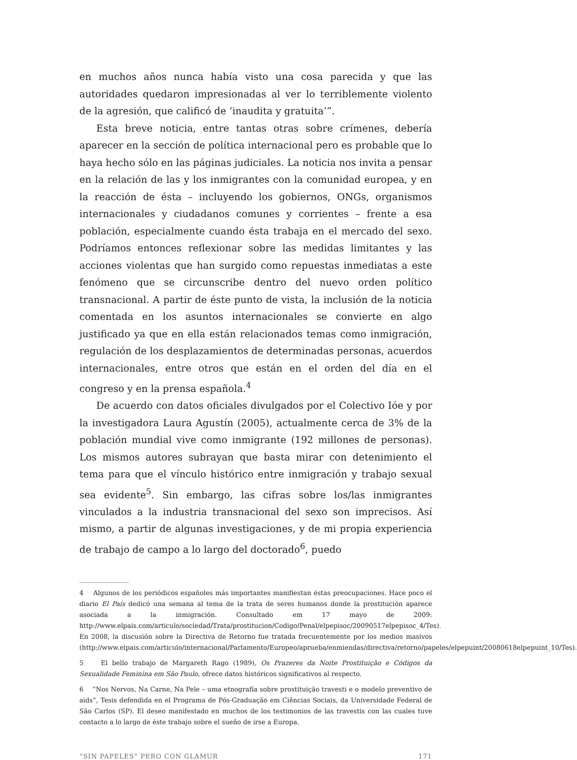en muchos años nunca había visto una cosa parecida y que las autoridades quedaron impresionadas al ver lo terriblemente violento de la agresión, que calificó de ‘inaudita y gratuita’”.
Esta breve noticia, entre tantas otras sobre crímenes, debería aparecer en la sección de política internacional pero es probable que lo haya hecho sólo en las páginas judiciales. La noticia nos invita a pensar en la relación de las y los inmigrantes con la comunidad europea, y en la reacción de ésta – incluyendo los gobiernos, ONGs, organismos internacionales y ciudadanos comunes y corrientes – frente a esa población, especialmente cuando ésta trabaja en el mercado del sexo. Podríamos entonces reflexionar sobre las medidas limitantes y las acciones violentas que han surgido como repuestas inmediatas a este fenómeno que se circunscribe dentro del nuevo orden político transnacional. A partir de éste punto de vista, la inclusión de la noticia comentada en los asuntos internacionales se convierte en algo justificado ya que en ella están relacionados temas como inmigración, regulación de los desplazamientos de determinadas personas, acuerdos internacionales, entre otros que están en el orden del día en el congreso y en la prensa española.<sup>4</sup>
De acuerdo con datos oficiales divulgados por el Colectivo Ióe y por la investigadora Laura Agustín (2005), actualmente cerca de 3% de la población mundial vive como inmigrante (192 millones de personas). Los mismos autores subrayan que basta mirar con detenimiento el tema para que el vínculo histórico entre inmigración y trabajo sexual sea evidente<sup>5</sup>. Sin embargo, las cifras sobre los/las inmigrantes vinculados a la industria transnacional del sexo son imprecisos. Así mismo, a partir de algunas investigaciones, y de mi propia experiencia de trabajo de campo a lo largo del doctorado<sup>6</sup>, puedo
4 Algunos de los periódicos españoles más importantes manifiestan éstas preocupaciones. Hace poco el diario El País dedicó una semana al tema de la trata de seres humanos donde la prostitución aparece asociada a la inmigración. Consultado em 17 mayo de 2009: http://www.elpais.com/articulo/sociedad/Trata/prostitucion/Codigo/Penal/elpepisoc/20090517elpepisoc_4/Tes). En 2008, la discusión sobre la Directiva de Retorno fue tratada frecuentemente por los medios masivos (http://www.elpais.com/articulo/internacional/Parlamento/Europeo/aprueba/enmiendas/directiva/retorno/papeles/elpepuint/20080618elpepuint_10/Tes).
5 El bello trabajo de Margareth Rago (1989), Os Prazeres da Noite Prostituição e Códigos da Sexualidade Feminina em São Paulo, ofrece datos históricos significativos al respecto.
6 “Nos Nervos, Na Carne, Na Pele – uma etnografía sobre prostituição travesti e o modelo preventivo de aids”, Tesis defendida en el Programa de Pós-Graduação em Ciências Sociais, da Universidade Federal de São Carlos (SP). El deseo manifestado en muchos de los testimonios de las travestis con las cuales tuve contacto a lo largo de éste trabajo sobre el sueño de irse a Europa.
“SIN PAPELES” PERO CON GLAMUR 171